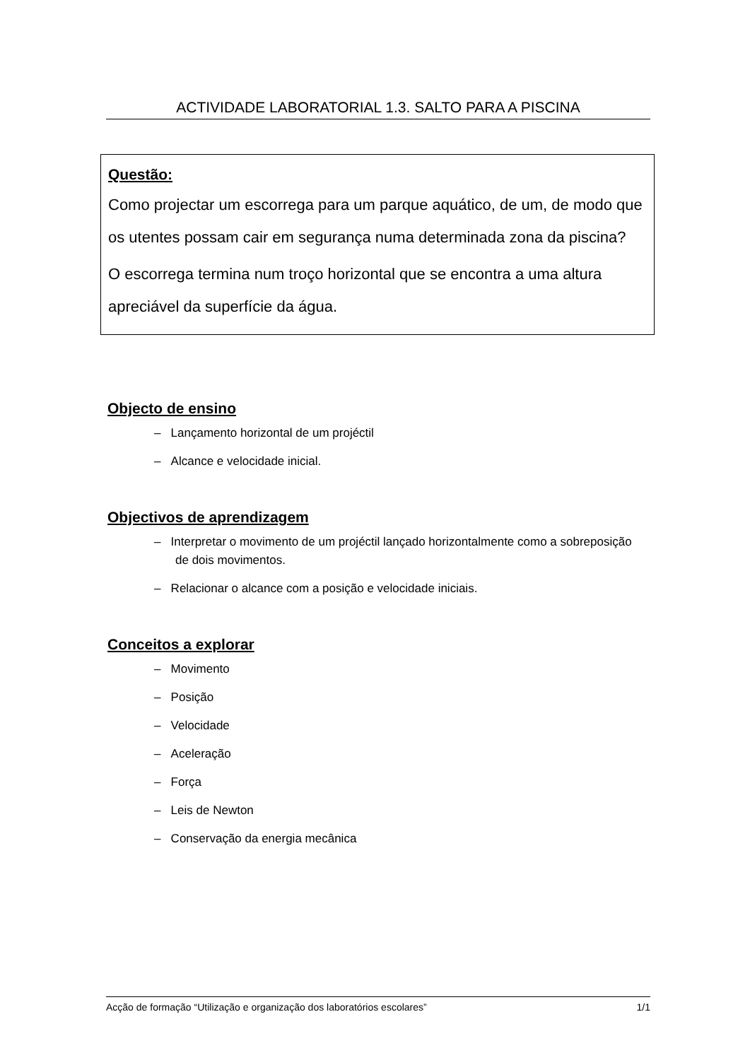ACTIVIDADE LABORATORIAL 1.3. SALTO PARA A PISCINA
Questão:
Como projectar um escorrega para um parque aquático, de um, de modo que os utentes possam cair em segurança numa determinada zona da piscina?
O escorrega termina num troço horizontal que se encontra a uma altura apreciável da superfície da água.
Objecto de ensino
– Lançamento horizontal de um projéctil
– Alcance e velocidade inicial.
Objectivos de aprendizagem
– Interpretar o movimento de um projéctil lançado horizontalmente como a sobreposição de dois movimentos.
– Relacionar o alcance com a posição e velocidade iniciais.
Conceitos a explorar
– Movimento
– Posição
– Velocidade
– Aceleração
– Força
– Leis de Newton
– Conservação da energia mecânica
Acção de formação “Utilização e organização dos laboratórios escolares” 1/1